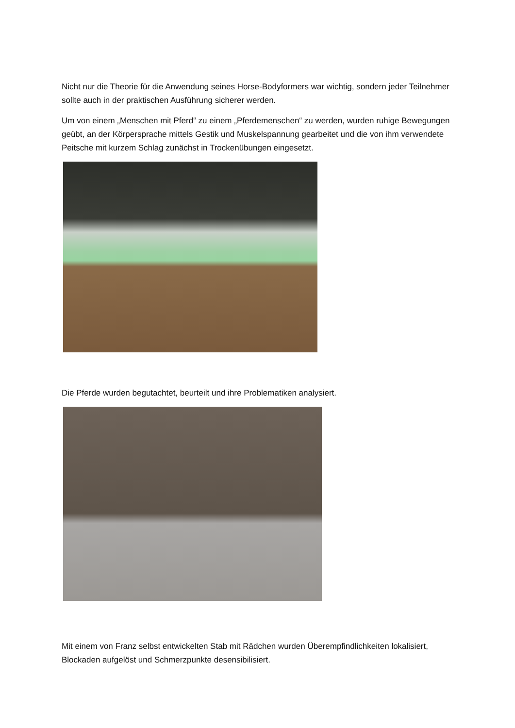Nicht nur die Theorie für die Anwendung seines Horse-Bodyformers war wichtig, sondern jeder Teilnehmer sollte auch in der praktischen Ausführung sicherer werden.
Um von einem „Menschen mit Pferd“ zu einem „Pferdemenschen“ zu werden, wurden ruhige Bewegungen geübt, an der Körpersprache mittels Gestik und Muskelspannung gearbeitet und die von ihm verwendete Peitsche mit kurzem Schlag zunächst in Trockenübungen eingesetzt.
Die Pferde wurden begutachtet, beurteilt und ihre Problematiken analysiert.
Mit einem von Franz selbst entwickelten Stab mit Rädchen wurden Überempfindlichkeiten lokalisiert, Blockaden aufgelöst und Schmerzpunkte desensibilisiert.